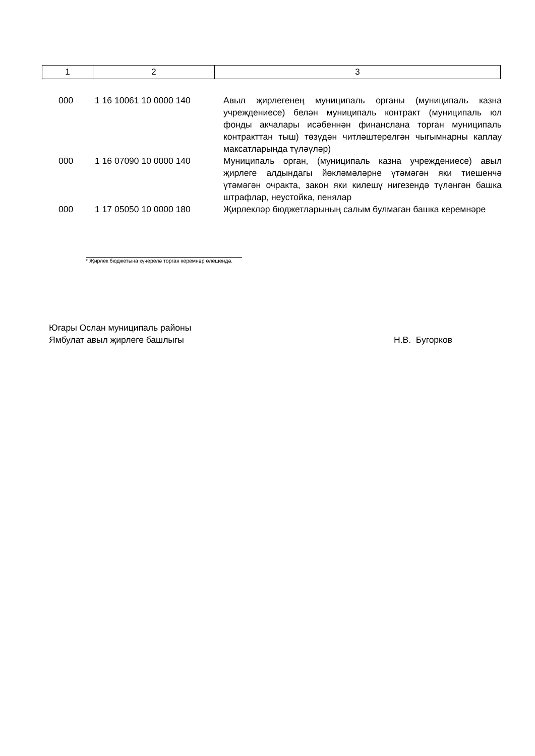| 1 | 2 | 3 |
| 000 | 1 16 10061 10 0000 140 | Авыл җирлегенең муниципаль органы (муниципаль казна учреждениесе) белән муниципаль контракт (муниципаль юл фонды акчалары исәбеннән финанслана торган муниципаль контракттан тыш) төзүдән читләштерелгән чыгымнарны каплау максатларында түләүләр) |
| 000 | 1 16 07090 10 0000 140 | Муниципаль орган, (муниципаль казна учреждениесе) авыл җирлеге алдындагы йөкләмәләрне үтәмәгән яки тиешенчә үтәмәгән очракта, закон яки килешү нигезендә түләнгән башка штрафлар, неустойка, пенялар |
| 000 | 1 17 05050 10 0000 180 | Җирлекләр бюджетларының салым булмаган башка керемнәре |
* Җирлек бюджетына күчерелә торган керемнәр өлешендә.
Югары Ослан муниципаль районы
Ямбулат авыл җирлеге башлыгы Н.В. Бугорков